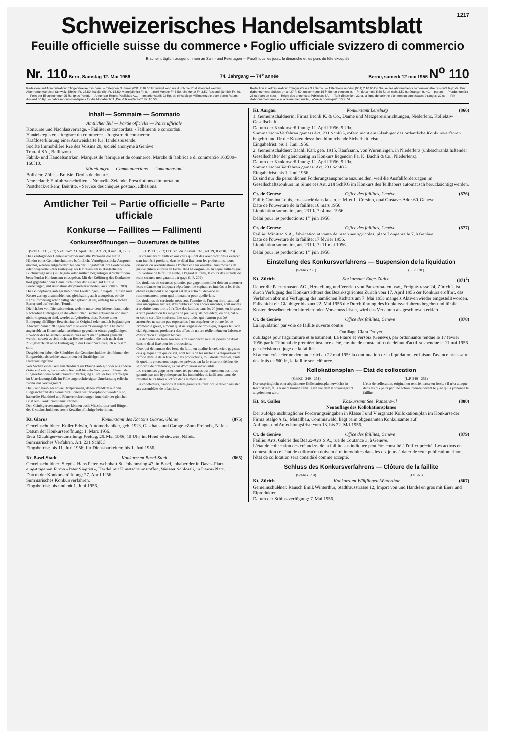1217
Schweizerisches Handelsamtsblatt
Feuille officielle suisse du commerce • Foglio ufficiale svizzero di commercio
Erscheint täglich, ausgenommen an Sonn- und Feiertagen — Paraît tous les jours, le dimanche et les jours de fête exceptés
Nr. 110 Bern, Samstag 12. Mai 1956 74. Jahrgang — 74<sup>e</sup> année Berne, samedi 12 mai 1956 N<sup>o</sup> 110
Redaktion und Administration: Effingerstrasse 3 in Bern. — Telephon Nummer (031) 2 16 60 Im Inland kann nur durch die Post abonniert werden. Abonnementspreise: Schweiz: jährlich Fr. 27.50, halbjährlich Fr. 15.50, vierteljährlich Fr. 8.—, zwei Monate Fr. 5.50, ein Monat Fr. 3.50; Ausland: jährlich Fr. 40.— — Preis der Einzelnummer 25 Rp. (plus Porto). — Annoncen-Regie: Publicitas AG. — Insertionstarif: 22 Rp. die einspaltige Millimeterzeile oder deren Raum; Ausland 30 Rp. — Jahresabonnementspreis für die Monatsschrift „Die Volkswirtschaft": Fr. 10.50.
Rédaction et administration: Effingerstrasse 3 à Berne. — Téléphone numéro (031) 2 16 60 En Suisse, les abonnements ne peuvent être pris qu'à la poste. Prix d'abonnement: Suisse: un an 27 fr. 50; un semestre 15 fr. 50; un trimestre 8.— fr.; deux mois 5.50 fr.; un mois 3.50 fr.; étranger: fr. 40.— par an — Prix du numéro 25 ct. (port en sus). — Régie des annonces: Publicitas SA. — Tarif d'insertion: 22 ct. la ligne de colonne d'un mm ou son espace; étranger: 30 ct. — Prix d'abonnement annuel à la revue mensuelle „La Vie économique": 10 fr. 50.
Inhalt — Sommaire — Sommario
Amtlicher Teil — Partie officielle — Parte ufficiale
Konkurse und Nachlassverträge. - Faillites et concordats. - Fallimenti e concordati.
Handelsregister. - Registre du commerce. - Registro di commercio.
Kraftloserklärung einer Ausweiskarte für Handelsreisende.
Société Immobilière Rue des Voisins 20, société anonyme à Genève.
Transiti SA., Bellinzona.
Fabrik- und Handelsmarken. Marques de fabrique et de commerce. Marche di fabbrica e di commercio 160500–160510.
Mitteilungen — Communications — Comunicazioni
Bolivien: Zölle. - Bolivie: Droits de douane.
Neuseeland: Einfuhrvorschriften. - Nouvelle-Zélande: Prescriptions d'importation.
Postcheckverkehr, Beitritte. - Service des chèques postaux, adhésions.
Amtlicher Teil – Partie officielle – Parte ufficiale
Konkurse — Faillites — Fallimenti
Konkurseröffnungen — Ouvertures de faillites
(SchKG. 231, 232; VZG. vom 23. April 1920, Art. 29, II und III, 123)
Die Gläubiger der Gemeinschuldner und alle Personen, die auf in Händen eines Gemeinschuldners befindliche Vermögensstücke Anspruch machen, werden aufgefordert, binnen der Eingabefrist ihre Forderungen oder Ansprüche unter Einlegung der Beweismittel (Schuldscheine, Buchauszüge usw.) in Original oder amtlich beglaubigter Abschrift dem betreffenden Konkursamt einzugeben. Mit der Eröffnung des Konkurses hört gegenüber dem Gemeinschuldner der Zinsenlauf für alle Forderungen, mit Ausnahme der pfandversicherten, auf (SchKG. 209).
Die Grundpfandgläubiger haben ihre Forderungen in Kapital, Zinsen und Kosten zerlegt anzumelden und gleichzeitig auch anzugeben, ob die Kapitalforderung schon fällig oder gekündigt sei, allfällig für welchen Betrag und auf welchen Termin.
Die Inhaber von Dienstbarkeiten, welche unter dem früheren kantonalen Recht ohne Eintragung in die öffentlichen Bücher entstanden und noch nicht eingetragen sind, werden aufgefordert, diese Rechte unter Einlegung allfälliger Beweismittel in Original oder amtlich beglaubigter Abschrift binnen 20 Tagen beim Konkursamt einzugeben. Die nicht angemeldeten Dienstbarkeiten können gegenüber einem gutgläubigen Erwerber des belasteten Grundstückes nicht mehr geltend gemacht werden, soweit es sich nicht um Rechte handelt, die auch nach dem Zivilgesetzbuch ohne Eintragung in das Grundbuch dinglich wirksam sind.
Desgleichen haben die Schuldner der Gemeinschuldner sich binnen der Eingabefrist als solche anzumelden bei Straffolgen im Unterlassungsfalle.
Wer Sachen eines Gemeinschuldners als Pfandgläubiger oder aus andern Gründen besitzt, hat sie ohne Nachteil für sein Vorzugsrecht binnen der Eingabefrist dem Konkursamt zur Verfügung zu stellen bei Straffolgen im Unterlassungsfall; im Falle ungerechtfertigter Unterlassung erlischt zudem das Vorzugsrecht.
Die Pfandgläubiger sowie Drittpersonen, denen Pfandtitel auf den Liegenschaften des Gemeinschuldners weiterverpfändet worden sind, haben die Pfandtitel und Pfandverschreibungen innerhalb der gleichen Frist dem Konkursamt einzureichen.
Den Gläubigerversammlungen können auch Mitschuldner und Bürgen des Gemeinschuldners sowie Gewährspflichtige beiwohnen.
(L.P. 231, 232; O.T. féd. du 23 avril 1920, art. 29, II et III, 123)
Les créanciers du failli et tous ceux qui ont des revendications à exercer sont invités à produire, dans le délai fixé pour les productions, leurs créances ou revendications à l'office et à lui remettre leurs moyens de preuve (titres, extraits de livres, etc.) en original ou en copie authentique. L'ouverture de la faillite arrête, à l'égard du failli, le cours des intérêts de toute créance non garantie par gage (L.P. 209).
Les titulaires de créances garanties par gage immobilier doivent annoncer leurs créances en indiquant séparément le capital, les intérêts et les frais, et dire également si le capital est déjà échu ou dénoncé au remboursement, pour quel montant et pour quelle date.
Les titulaires de servitudes nées sous l'empire de l'ancien droit cantonal sans inscription aux registres publics et non encore inscrites, sont invités à produire leurs droits à l'office des faillites dans les 20 jours, en joignant à cette production les moyens de preuve qu'ils possèdent, en original ou en copie certifiée conforme. Les servitudes qui n'auront pas été annoncées ne seront pas opposables à un acquéreur de bonne foi de l'immeuble grevé, à moins qu'il ne s'agisse de droits qui, d'après le Code civil également, produisent des effets de nature réelle même en l'absence d'inscription au registre foncier.
Les débiteurs du failli sont tenus de s'annoncer sous les peines de droit dans le délai fixé pour les productions.
Ceux qui détiennent des biens du failli, en qualité de créanciers gagistes ou à quelque titre que ce soit, sont tenus de les mettre à la disposition de l'office dans le délai fixé pour les productions, tous droits réservés, faute de quoi, ils encourront les peines prévues par la loi et seront déchus de leur droit de préférence, en cas d'omission inexcusable.
Les créanciers gagistes et toutes les personnes qui détiennent des titres garantis par une hypothèque sur les immeubles du failli sont tenus de remettre leurs titres à l'office dans le même délai.
Les codébiteurs, cautions et autres garants du failli ont le droit d'assister aux assemblées de créanciers.
Kt. Glarus Konkursamt des Kantons Glarus, Glarus (875)
Gemeinschuldner: Koller Edwin, Automechaniker, geb. 1926, Gasthaus und Garage «Zum Freihof», Näfels.
Datum der Konkurseröffnung: 1. März 1956.
Erste Gläubigerversammlung: Freitag, 25. Mai 1956, 15 Uhr, im Hotel «Schwert», Näfels.
Summarisches Verfahren, Art. 231 SchKG.
Eingabefrist: bis 11. Juni 1956; für Dienstbarkeiten: bis 1. Juni 1956.
Kt. Basel-Stadt Konkursamt Basel-Stadt (865)
Gemeinschuldner: Siegrist Hans Peter, wohnhaft St. Johannsring 47, in Basel, Inhaber der in Davos-Platz eingetragenen Firma «Peter Siegrist», Handel mit Kunstschaumstoffen, Weisses Schlössli, in Davos-Platz.
Datum der Konkurseröffnung: 27. April 1956.
Summarisches Konkursverfahren.
Eingabefrist: bis und mit 1. Juni 1956.
Kt. Aargau Konkursamt Lenzburg (866)
1. Gemeinschuldnerin: Firma Bächli K. & Co., Därme und Metzgereieinrichtungen, Niederlenz, Kollektiv-Gesellschaft.
Datum der Konkurseröffnung: 12. April 1956, 9 Uhr.
Summarische Verfahren gemäss Art. 231 SchKG, sofern nicht ein Gläubiger das ordentliche Konkursverfahren begehrt und für die Kosten desselben hinreichende Sicherheit leistet.
Eingabefrist: bis 1. Juni 1956.
2. Gemeinschuldner: Bächli Karl, geb. 1915, Kaufmann, von Würenlingen, in Niederlenz (unbeschränkt haftender Gesellschafter der gleichzeitig im Konkurs liegenden Fa. K. Bächli & Co., Niederlenz).
Datum der Konkurseröffnung: 12. April 1956, 9 Uhr.
Summarisches Verfahren gemäss Art. 231 SchKG.
Eingabefrist: bis 1. Juni 1956.
Es sind nur die persönlichen Forderungsansprüche anzumelden, weil die Ausfallforderungen im Gesellschaftskonkurs im Sinne des Art. 218 SchKG im Konkurs des Teilhabers automatisch berücksichtigt werden.
Ct. de Genève Office des faillites, Genève (876)
Failli: Corsino Louis, ex-associé dans la s. n. c. M. et L. Corsino, quai Gustave-Ador 60, Genève.
Date de l'ouverture de la faillite: 16 mars 1956.
Liquidation sommaire, art. 231 L.P.: 4 mai 1956.
Délai pour les productions: 1<sup>er</sup> juin 1956.
Ct. de Genève Office des faillites, Genève (877)
Faillie: Minitrac S.A., fabrication et vente de machines agricoles, place Longemalle 7, à Genève.
Date de l'ouverture de la faillite: 17 février 1956.
Liquidation sommaire, art. 231 L.P.: 11 mai 1956.
Délai pour les productions: 1<sup>er</sup> juin 1956.
Einstellung des Konkursverfahrens — Suspension de la liquidation
(SchKG 230.) (L. P. 230.)
Kt. Zürich Konkursamt Enge-Zürich (871<sup>2</sup>)
Ueber die Panzermasten AG., Herstellung und Vertrieb von Panzermasten usw., Freigutstrasse 24, Zürich 2, ist durch Verfügung des Konkursrichters des Bezirksgerichtes Zürich vom 17. April 1956 der Konkurs eröffnet, das Verfahren aber mit Verfügung des nämlichen Richters am 7. Mai 1956 mangels Aktiven wieder eingestellt worden.
Falls nicht ein Gläubiger bis zum 22. Mai 1956 die Durchführung des Konkursverfahrens begehrt und für die Kosten desselben einen hinreichenden Vorschuss leistet, wird das Verfahren als geschlossen erklärt.
Ct. de Genève Office des faillites, Genève (878)
La liquidation par voie de faillite ouverte contre
Outillage Clara Dreyer,
outillages pour l'agriculture et le bâtiment, La Plaine et Versoix (Genève), par ordonnance rendue le 17 février 1956 par le Tribunal de première instance a été, ensuite de constatation de défaut d'actif, suspendue le 11 mai 1956 par décision du juge de la faillite.
Si aucun créancier ne demande d'ici au 22 mai 1956 la continuation de la liquidation, en faisant l'avance nécessaire des frais de 500 fr., la faillite sera clôturée.
Kollokationsplan — Etat de collocation
(SchKG. 249—251)
Der ursprüngliche oder abgeänderte Kollokationsplan erwächst in Rechtskraft, falls er nicht binnen zehn Tagen vor dem Konkursgericht angefochten wird.
(L.P. 249—251)
L'état de collocation, original ou rectifié, passe en force, s'il n'est attaqué dans les dix jours par une action intentée devant le juge qui a prononcé la faillite.
Kt. St. Gallen Konkursamt See, Rapperswil (880)
Neuauflage des Kollokationsplanes
Der zufolge nachträglicher Forderungseingaben in Klasse I und V ergänzte Kollokationsplan im Konkurse der Firma Stalgo A.G., Metallbau, Gommiswald, liegt beim obgenannten Konkursamte auf.
Auflage- und Anfechtungsfrist: vom 13. bis 22. Mai 1956.
Ct. de Genève Office des faillites, Genève (879)
Faillie: Arts, Galerie des Beaux-Arts S.A., rue de Coutance 3, à Genève.
L'état de collocation des créanciers de la faillite sus-indiquée peut être consulté à l'office précité. Les actions en contestation de l'état de collocation doivent être introduites dans les dix jours à dater de cette publication; sinon, l'état de collocation sera considéré comme accepté.
Schluss des Konkursverfahrens — Clôture de la faillite
(SchKG. 268) (LP. 268)
Kt. Zürich Konkursamt Wülflingen-Winterthur (867)
Gemeinschuldner: Rausch Emil, Winterthur, Stadthausstrasse 12, Import von und Handel en gros mit Eiern und Eiprodukten.
Datum der Schlussverfügung: 7. Mai 1956.